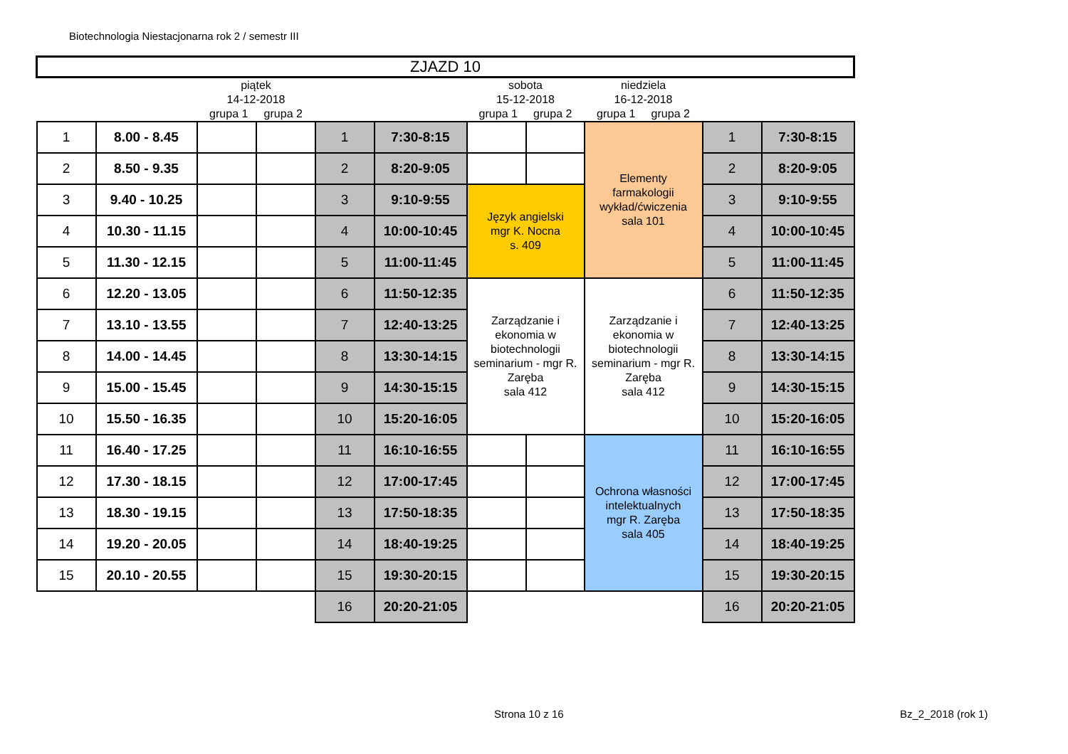Biotechnologia Niestacjonarna rok 2 / semestr III
| ZJAZD 10 | | | | | | | | | | | |
| | | piątek 14-12-2018 grupa 1 grupa 2 | | | | sobota 15-12-2018 grupa 1 grupa 2 | | niedziela 16-12-2018 grupa 1 grupa 2 | | | |
| 1 | 8.00 - 8.45 | | | 1 | 7:30-8:15 | | | Elementy farmakologii wykład/ćwiczenia sala 101 | | 1 | 7:30-8:15 |
| 2 | 8.50 - 9.35 | | | 2 | 8:20-9:05 | | | | | 2 | 8:20-9:05 |
| 3 | 9.40 - 10.25 | | | 3 | 9:10-9:55 | Język angielski mgr K. Nocna s. 409 | | | | 3 | 9:10-9:55 |
| 4 | 10.30 - 11.15 | | | 4 | 10:00-10:45 | | | | | 4 | 10:00-10:45 |
| 5 | 11.30 - 12.15 | | | 5 | 11:00-11:45 | | | | | 5 | 11:00-11:45 |
| 6 | 12.20 - 13.05 | | | 6 | 11:50-12:35 | Zarządzanie i ekonomia w biotechnologii seminarium - mgr R. Zaręba sala 412 | | Zarządzanie i ekonomia w biotechnologii seminarium - mgr R. Zaręba sala 412 | | 6 | 11:50-12:35 |
| 7 | 13.10 - 13.55 | | | 7 | 12:40-13:25 | | | | | 7 | 12:40-13:25 |
| 8 | 14.00 - 14.45 | | | 8 | 13:30-14:15 | | | | | 8 | 13:30-14:15 |
| 9 | 15.00 - 15.45 | | | 9 | 14:30-15:15 | | | | | 9 | 14:30-15:15 |
| 10 | 15.50 - 16.35 | | | 10 | 15:20-16:05 | | | | | 10 | 15:20-16:05 |
| 11 | 16.40 - 17.25 | | | 11 | 16:10-16:55 | | | Ochrona własności intelektualnych mgr R. Zaręba sala 405 | | 11 | 16:10-16:55 |
| 12 | 17.30 - 18.15 | | | 12 | 17:00-17:45 | | | | | 12 | 17:00-17:45 |
| 13 | 18.30 - 19.15 | | | 13 | 17:50-18:35 | | | | | 13 | 17:50-18:35 |
| 14 | 19.20 - 20.05 | | | 14 | 18:40-19:25 | | | | | 14 | 18:40-19:25 |
| 15 | 20.10 - 20.55 | | | 15 | 19:30-20:15 | | | | | 15 | 19:30-20:15 |
| | | | | 16 | 20:20-21:05 | | | | | 16 | 20:20-21:05 |
Strona 10 z 16 Bz_2_2018 (rok 1)